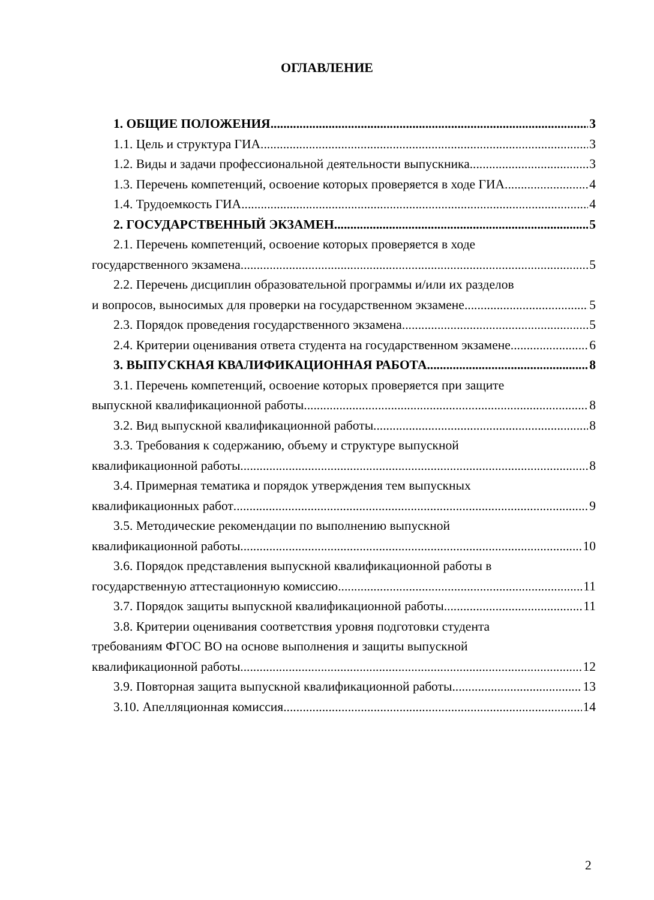ОГЛАВЛЕНИЕ
1. ОБЩИЕ ПОЛОЖЕНИЯ 3
1.1. Цель и структура ГИА 3
1.2. Виды и задачи профессиональной деятельности выпускника 3
1.3. Перечень компетенций, освоение которых проверяется в ходе ГИА 4
1.4. Трудоемкость ГИА 4
2. ГОСУДАРСТВЕННЫЙ ЭКЗАМЕН 5
2.1. Перечень компетенций, освоение которых проверяется в ходе
государственного экзамена 5
2.2. Перечень дисциплин образовательной программы и/или их разделов
и вопросов, выносимых для проверки на государственном экзамене 5
2.3. Порядок проведения государственного экзамена 5
2.4. Критерии оценивания ответа студента на государственном экзамене 6
3. ВЫПУСКНАЯ КВАЛИФИКАЦИОННАЯ РАБОТА 8
3.1. Перечень компетенций, освоение которых проверяется при защите
выпускной квалификационной работы 8
3.2. Вид выпускной квалификационной работы 8
3.3. Требования к содержанию, объему и структуре выпускной
квалификационной работы 8
3.4. Примерная тематика и порядок утверждения тем выпускных
квалификационных работ 9
3.5. Методические рекомендации по выполнению выпускной
квалификационной работы 10
3.6. Порядок представления выпускной квалификационной работы в
государственную аттестационную комиссию 11
3.7. Порядок защиты выпускной квалификационной работы 11
3.8. Критерии оценивания соответствия уровня подготовки студента
требованиям ФГОС ВО на основе выполнения и защиты выпускной
квалификационной работы 12
3.9. Повторная защита выпускной квалификационной работы. 13
3.10. Апелляционная комиссия 14
2